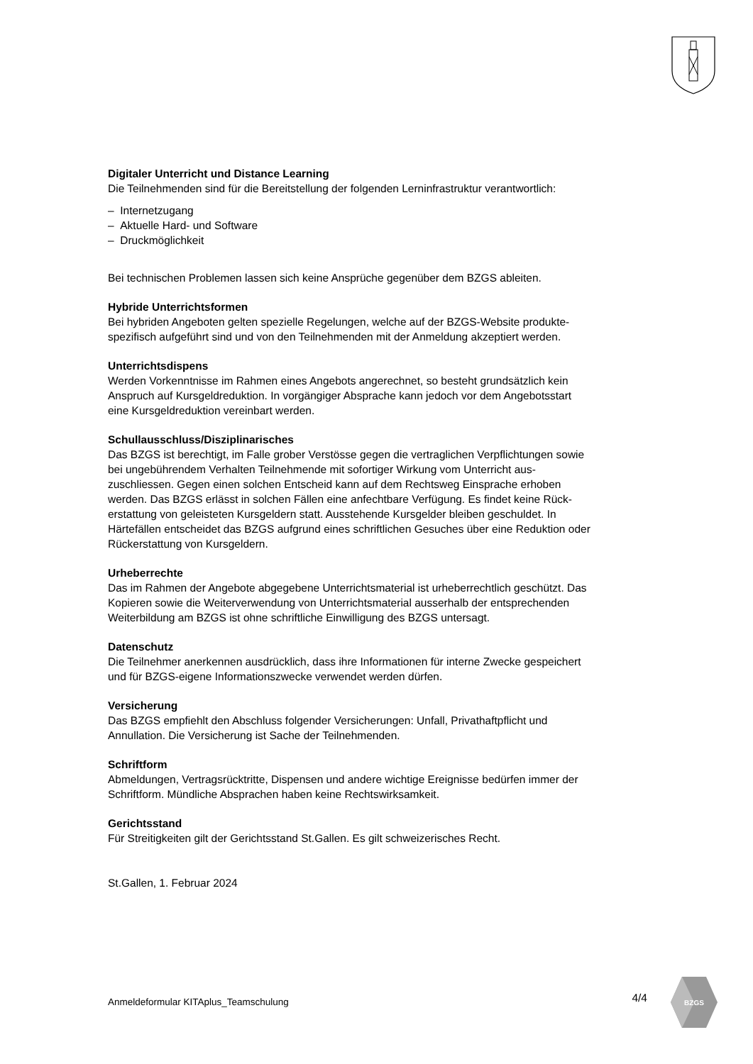Digitaler Unterricht und Distance Learning
Die Teilnehmenden sind für die Bereitstellung der folgenden Lerninfrastruktur verantwortlich:
– Internetzugang
– Aktuelle Hard- und Software
– Druckmöglichkeit
Bei technischen Problemen lassen sich keine Ansprüche gegenüber dem BZGS ableiten.
Hybride Unterrichtsformen
Bei hybriden Angeboten gelten spezielle Regelungen, welche auf der BZGS-Website produkte-
spezifisch aufgeführt sind und von den Teilnehmenden mit der Anmeldung akzeptiert werden.
Unterrichtsdispens
Werden Vorkenntnisse im Rahmen eines Angebots angerechnet, so besteht grundsätzlich kein
Anspruch auf Kursgeldreduktion. In vorgängiger Absprache kann jedoch vor dem Angebotsstart
eine Kursgeldreduktion vereinbart werden.
Schullausschluss/Disziplinarisches
Das BZGS ist berechtigt, im Falle grober Verstösse gegen die vertraglichen Verpflichtungen sowie
bei ungebührendem Verhalten Teilnehmende mit sofortiger Wirkung vom Unterricht aus-
zuschliessen. Gegen einen solchen Entscheid kann auf dem Rechtsweg Einsprache erhoben
werden. Das BZGS erlässt in solchen Fällen eine anfechtbare Verfügung. Es findet keine Rück-
erstattung von geleisteten Kursgeldern statt. Ausstehende Kursgelder bleiben geschuldet. In
Härtefällen entscheidet das BZGS aufgrund eines schriftlichen Gesuches über eine Reduktion oder
Rückerstattung von Kursgeldern.
Urheberrechte
Das im Rahmen der Angebote abgegebene Unterrichtsmaterial ist urheberrechtlich geschützt. Das
Kopieren sowie die Weiterverwendung von Unterrichtsmaterial ausserhalb der entsprechenden
Weiterbildung am BZGS ist ohne schriftliche Einwilligung des BZGS untersagt.
Datenschutz
Die Teilnehmer anerkennen ausdrücklich, dass ihre Informationen für interne Zwecke gespeichert
und für BZGS-eigene Informationszwecke verwendet werden dürfen.
Versicherung
Das BZGS empfiehlt den Abschluss folgender Versicherungen: Unfall, Privathaftpflicht und
Annullation. Die Versicherung ist Sache der Teilnehmenden.
Schriftform
Abmeldungen, Vertragsrücktritte, Dispensen und andere wichtige Ereignisse bedürfen immer der
Schriftform. Mündliche Absprachen haben keine Rechtswirksamkeit.
Gerichtsstand
Für Streitigkeiten gilt der Gerichtsstand St.Gallen. Es gilt schweizerisches Recht.
St.Gallen, 1. Februar 2024
Anmeldeformular KITAplus_Teamschulung 4/4
BZGS